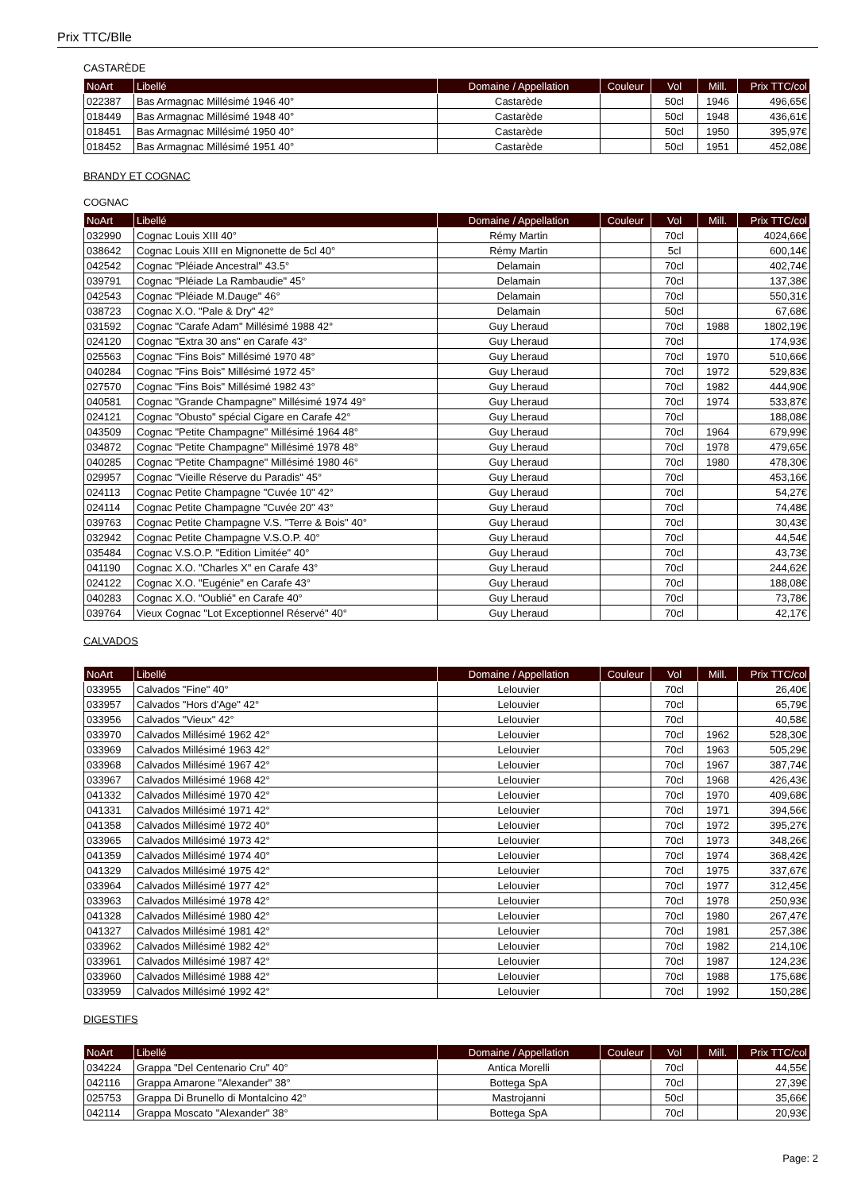Prix TTC/Blle
CASTARÈDE
| NoArt | Libellé | Domaine / Appellation | Couleur | Vol | Mill. | Prix TTC/col |
| --- | --- | --- | --- | --- | --- | --- |
| 022387 | Bas Armagnac Millésimé 1946 40° | Castarède | | 50cl | 1946 | 496,65€ |
| 018449 | Bas Armagnac Millésimé 1948 40° | Castarède | | 50cl | 1948 | 436,61€ |
| 018451 | Bas Armagnac Millésimé 1950 40° | Castarède | | 50cl | 1950 | 395,97€ |
| 018452 | Bas Armagnac Millésimé 1951 40° | Castarède | | 50cl | 1951 | 452,08€ |
BRANDY ET COGNAC
COGNAC
| NoArt | Libellé | Domaine / Appellation | Couleur | Vol | Mill. | Prix TTC/col |
| --- | --- | --- | --- | --- | --- | --- |
| 032990 | Cognac Louis XIII 40° | Rémy Martin | | 70cl | | 4024,66€ |
| 038642 | Cognac Louis XIII en Mignonette de 5cl 40° | Rémy Martin | | 5cl | | 600,14€ |
| 042542 | Cognac "Pléiade Ancestral" 43.5° | Delamain | | 70cl | | 402,74€ |
| 039791 | Cognac "Pléiade La Rambaudie" 45° | Delamain | | 70cl | | 137,38€ |
| 042543 | Cognac "Pléiade M.Dauge" 46° | Delamain | | 70cl | | 550,31€ |
| 038723 | Cognac X.O. "Pale & Dry" 42° | Delamain | | 50cl | | 67,68€ |
| 031592 | Cognac "Carafe Adam" Millésimé 1988 42° | Guy Lheraud | | 70cl | 1988 | 1802,19€ |
| 024120 | Cognac "Extra 30 ans" en Carafe 43° | Guy Lheraud | | 70cl | | 174,93€ |
| 025563 | Cognac "Fins Bois" Millésimé 1970 48° | Guy Lheraud | | 70cl | 1970 | 510,66€ |
| 040284 | Cognac "Fins Bois" Millésimé 1972 45° | Guy Lheraud | | 70cl | 1972 | 529,83€ |
| 027570 | Cognac "Fins Bois" Millésimé 1982 43° | Guy Lheraud | | 70cl | 1982 | 444,90€ |
| 040581 | Cognac "Grande Champagne" Millésimé 1974 49° | Guy Lheraud | | 70cl | 1974 | 533,87€ |
| 024121 | Cognac "Obusto" spécial Cigare en Carafe 42° | Guy Lheraud | | 70cl | | 188,08€ |
| 043509 | Cognac "Petite Champagne" Millésimé 1964 48° | Guy Lheraud | | 70cl | 1964 | 679,99€ |
| 034872 | Cognac "Petite Champagne" Millésimé 1978 48° | Guy Lheraud | | 70cl | 1978 | 479,65€ |
| 040285 | Cognac "Petite Champagne" Millésimé 1980 46° | Guy Lheraud | | 70cl | 1980 | 478,30€ |
| 029957 | Cognac "Vieille Réserve du Paradis" 45° | Guy Lheraud | | 70cl | | 453,16€ |
| 024113 | Cognac Petite Champagne "Cuvée 10" 42° | Guy Lheraud | | 70cl | | 54,27€ |
| 024114 | Cognac Petite Champagne "Cuvée 20" 43° | Guy Lheraud | | 70cl | | 74,48€ |
| 039763 | Cognac Petite Champagne V.S. "Terre & Bois" 40° | Guy Lheraud | | 70cl | | 30,43€ |
| 032942 | Cognac Petite Champagne V.S.O.P. 40° | Guy Lheraud | | 70cl | | 44,54€ |
| 035484 | Cognac V.S.O.P. "Edition Limitée" 40° | Guy Lheraud | | 70cl | | 43,73€ |
| 041190 | Cognac X.O. "Charles X" en Carafe 43° | Guy Lheraud | | 70cl | | 244,62€ |
| 024122 | Cognac X.O. "Eugénie" en Carafe 43° | Guy Lheraud | | 70cl | | 188,08€ |
| 040283 | Cognac X.O. "Oublié" en Carafe 40° | Guy Lheraud | | 70cl | | 73,78€ |
| 039764 | Vieux Cognac "Lot Exceptionnel Réservé" 40° | Guy Lheraud | | 70cl | | 42,17€ |
CALVADOS
| NoArt | Libellé | Domaine / Appellation | Couleur | Vol | Mill. | Prix TTC/col |
| --- | --- | --- | --- | --- | --- | --- |
| 033955 | Calvados "Fine" 40° | Lelouvier | | 70cl | | 26,40€ |
| 033957 | Calvados "Hors d'Age" 42° | Lelouvier | | 70cl | | 65,79€ |
| 033956 | Calvados "Vieux" 42° | Lelouvier | | 70cl | | 40,58€ |
| 033970 | Calvados Millésimé 1962 42° | Lelouvier | | 70cl | 1962 | 528,30€ |
| 033969 | Calvados Millésimé 1963 42° | Lelouvier | | 70cl | 1963 | 505,29€ |
| 033968 | Calvados Millésimé 1967 42° | Lelouvier | | 70cl | 1967 | 387,74€ |
| 033967 | Calvados Millésimé 1968 42° | Lelouvier | | 70cl | 1968 | 426,43€ |
| 041332 | Calvados Millésimé 1970 42° | Lelouvier | | 70cl | 1970 | 409,68€ |
| 041331 | Calvados Millésimé 1971 42° | Lelouvier | | 70cl | 1971 | 394,56€ |
| 041358 | Calvados Millésimé 1972 40° | Lelouvier | | 70cl | 1972 | 395,27€ |
| 033965 | Calvados Millésimé 1973 42° | Lelouvier | | 70cl | 1973 | 348,26€ |
| 041359 | Calvados Millésimé 1974 40° | Lelouvier | | 70cl | 1974 | 368,42€ |
| 041329 | Calvados Millésimé 1975 42° | Lelouvier | | 70cl | 1975 | 337,67€ |
| 033964 | Calvados Millésimé 1977 42° | Lelouvier | | 70cl | 1977 | 312,45€ |
| 033963 | Calvados Millésimé 1978 42° | Lelouvier | | 70cl | 1978 | 250,93€ |
| 041328 | Calvados Millésimé 1980 42° | Lelouvier | | 70cl | 1980 | 267,47€ |
| 041327 | Calvados Millésimé 1981 42° | Lelouvier | | 70cl | 1981 | 257,38€ |
| 033962 | Calvados Millésimé 1982 42° | Lelouvier | | 70cl | 1982 | 214,10€ |
| 033961 | Calvados Millésimé 1987 42° | Lelouvier | | 70cl | 1987 | 124,23€ |
| 033960 | Calvados Millésimé 1988 42° | Lelouvier | | 70cl | 1988 | 175,68€ |
| 033959 | Calvados Millésimé 1992 42° | Lelouvier | | 70cl | 1992 | 150,28€ |
DIGESTIFS
| NoArt | Libellé | Domaine / Appellation | Couleur | Vol | Mill. | Prix TTC/col |
| --- | --- | --- | --- | --- | --- | --- |
| 034224 | Grappa "Del Centenario Cru" 40° | Antica Morelli | | 70cl | | 44,55€ |
| 042116 | Grappa Amarone "Alexander" 38° | Bottega SpA | | 70cl | | 27,39€ |
| 025753 | Grappa Di Brunello di Montalcino 42° | Mastrojanni | | 50cl | | 35,66€ |
| 042114 | Grappa Moscato "Alexander" 38° | Bottega SpA | | 70cl | | 20,93€ |
Page: 2